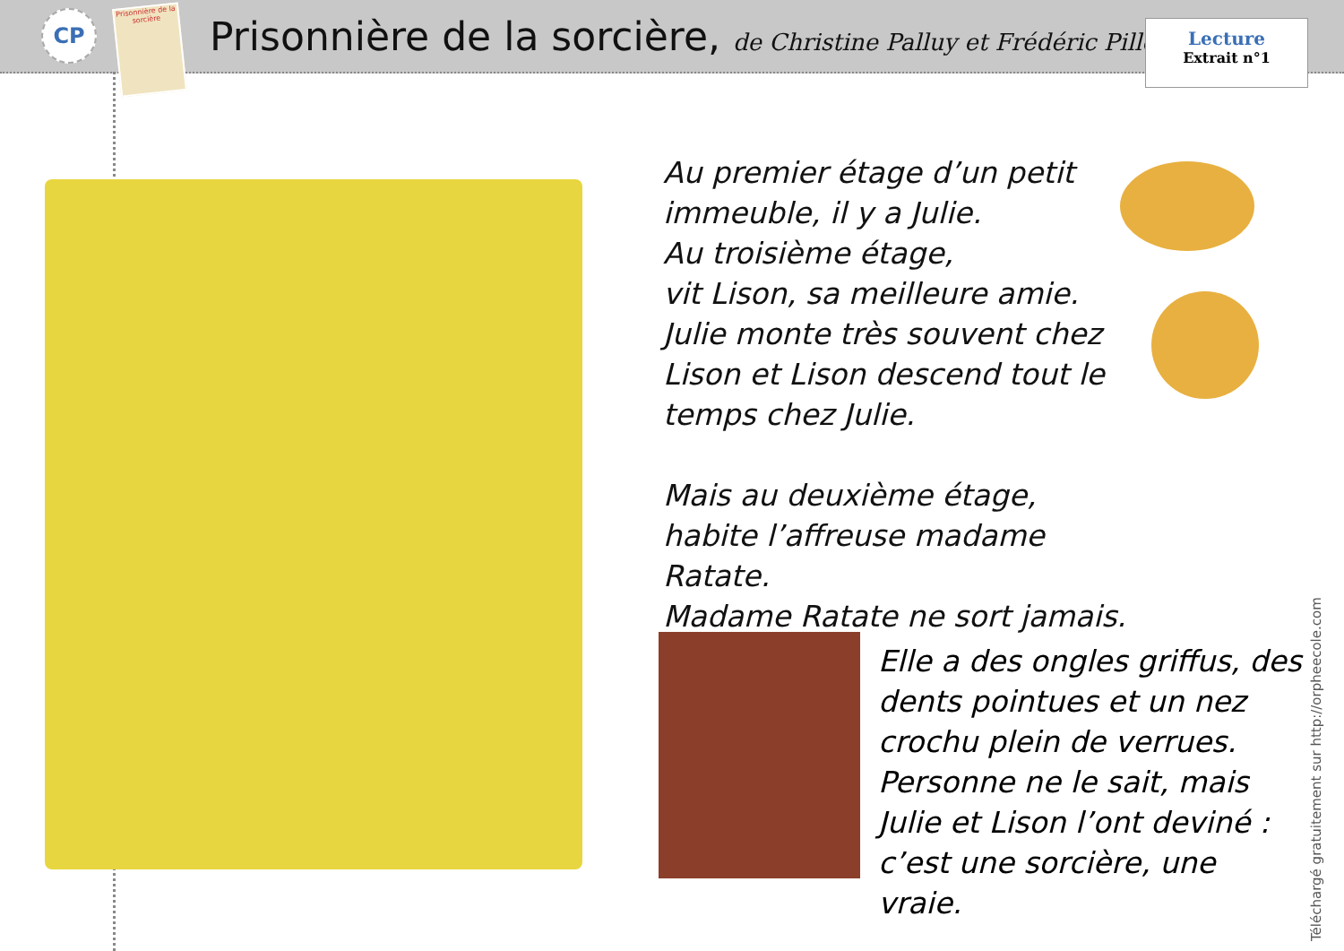CP
Prisonnière de la sorcière
Prisonnière de la sorcière, de Christine Palluy et Frédéric Pillot
Lecture
Extrait n°1
Au premier étage d’un petit immeuble, il y a Julie.
Au troisième étage,
vit Lison, sa meilleure amie.
Julie monte très souvent chez Lison et Lison descend tout le temps chez Julie.
Mais au deuxième étage, habite l’affreuse madame Ratate.
Madame Ratate ne sort jamais.
Elle a des ongles griffus, des dents pointues et un nez crochu plein de verrues.
Personne ne le sait, mais Julie et Lison l’ont deviné : c’est une sorcière, une vraie.
Téléchargé gratuitement sur http://orpheecole.com